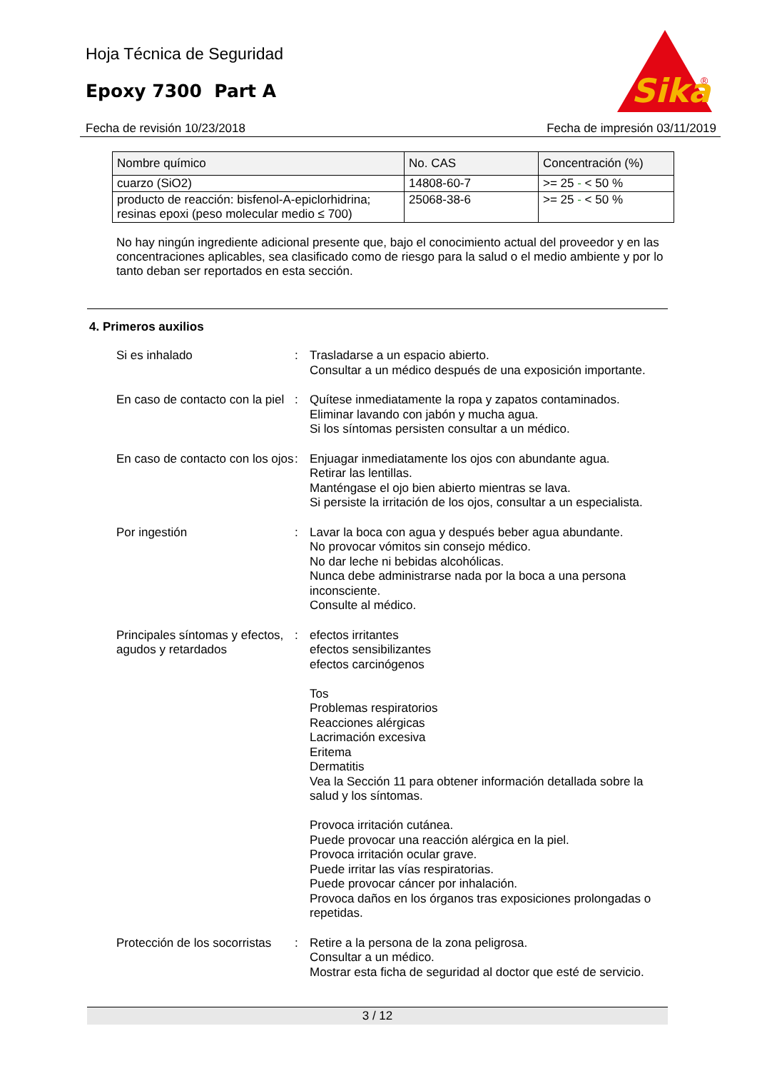Hoja Técnica de Seguridad
Epoxy 7300 Part A
Sika
®
Fecha de revisión 10/23/2018 Fecha de impresión 03/11/2019
| Nombre químico | No. CAS | Concentración (%) |
| --- | --- | --- |
| cuarzo (SiO2) | 14808-60-7 | >= 25 - < 50 % |
| producto de reacción: bisfenol-A-epiclorhidrina; resinas epoxi (peso molecular medio ≤ 700) | 25068-38-6 | >= 25 - < 50 % |
No hay ningún ingrediente adicional presente que, bajo el conocimiento actual del proveedor y en las concentraciones aplicables, sea clasificado como de riesgo para la salud o el medio ambiente y por lo tanto deban ser reportados en esta sección.
4. Primeros auxilios
Si es inhalado : Trasladarse a un espacio abierto.
Consultar a un médico después de una exposición importante.
En caso de contacto con la piel
: Quítese inmediatamente la ropa y zapatos contaminados.
Eliminar lavando con jabón y mucha agua.
Si los síntomas persisten consultar a un médico.
En caso de contacto con los ojos
: Enjuagar inmediatamente los ojos con abundante agua.
Retirar las lentillas.
Manténgase el ojo bien abierto mientras se lava.
Si persiste la irritación de los ojos, consultar a un especialista.
Por ingestión : Lavar la boca con agua y después beber agua abundante.
No provocar vómitos sin consejo médico.
No dar leche ni bebidas alcohólicas.
Nunca debe administrarse nada por la boca a una persona inconsciente.
Consulte al médico.
Principales síntomas y efectos, agudos y retardados
: efectos irritantes
efectos sensibilizantes
efectos carcinógenos
Tos
Problemas respiratorios
Reacciones alérgicas
Lacrimación excesiva
Eritema
Dermatitis
Vea la Sección 11 para obtener información detallada sobre la salud y los síntomas.
Provoca irritación cutánea.
Puede provocar una reacción alérgica en la piel.
Provoca irritación ocular grave.
Puede irritar las vías respiratorias.
Puede provocar cáncer por inhalación.
Provoca daños en los órganos tras exposiciones prolongadas o repetidas.
Protección de los socorristas
: Retire a la persona de la zona peligrosa.
Consultar a un médico.
Mostrar esta ficha de seguridad al doctor que esté de servicio.
3 / 12